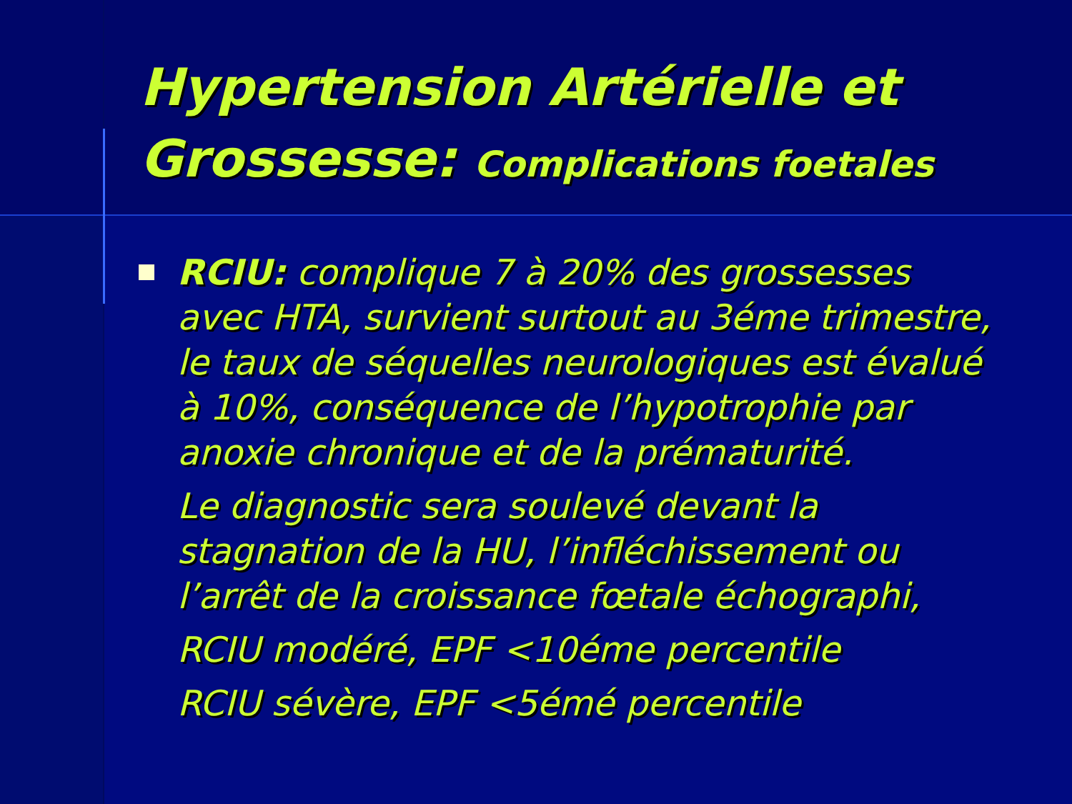Hypertension Artérielle et Grossesse: Complications foetales
RCIU: complique 7 à 20% des grossesses avec HTA, survient surtout au 3éme trimestre, le taux de séquelles neurologiques est évalué à 10%, conséquence de l’hypotrophie par anoxie chronique et de la prématurité.
Le diagnostic sera soulevé devant la stagnation de la HU, l’infléchissement ou l’arrêt de la croissance fœtale échographi,
RCIU modéré, EPF <10éme percentile
RCIU sévère, EPF <5émé percentile